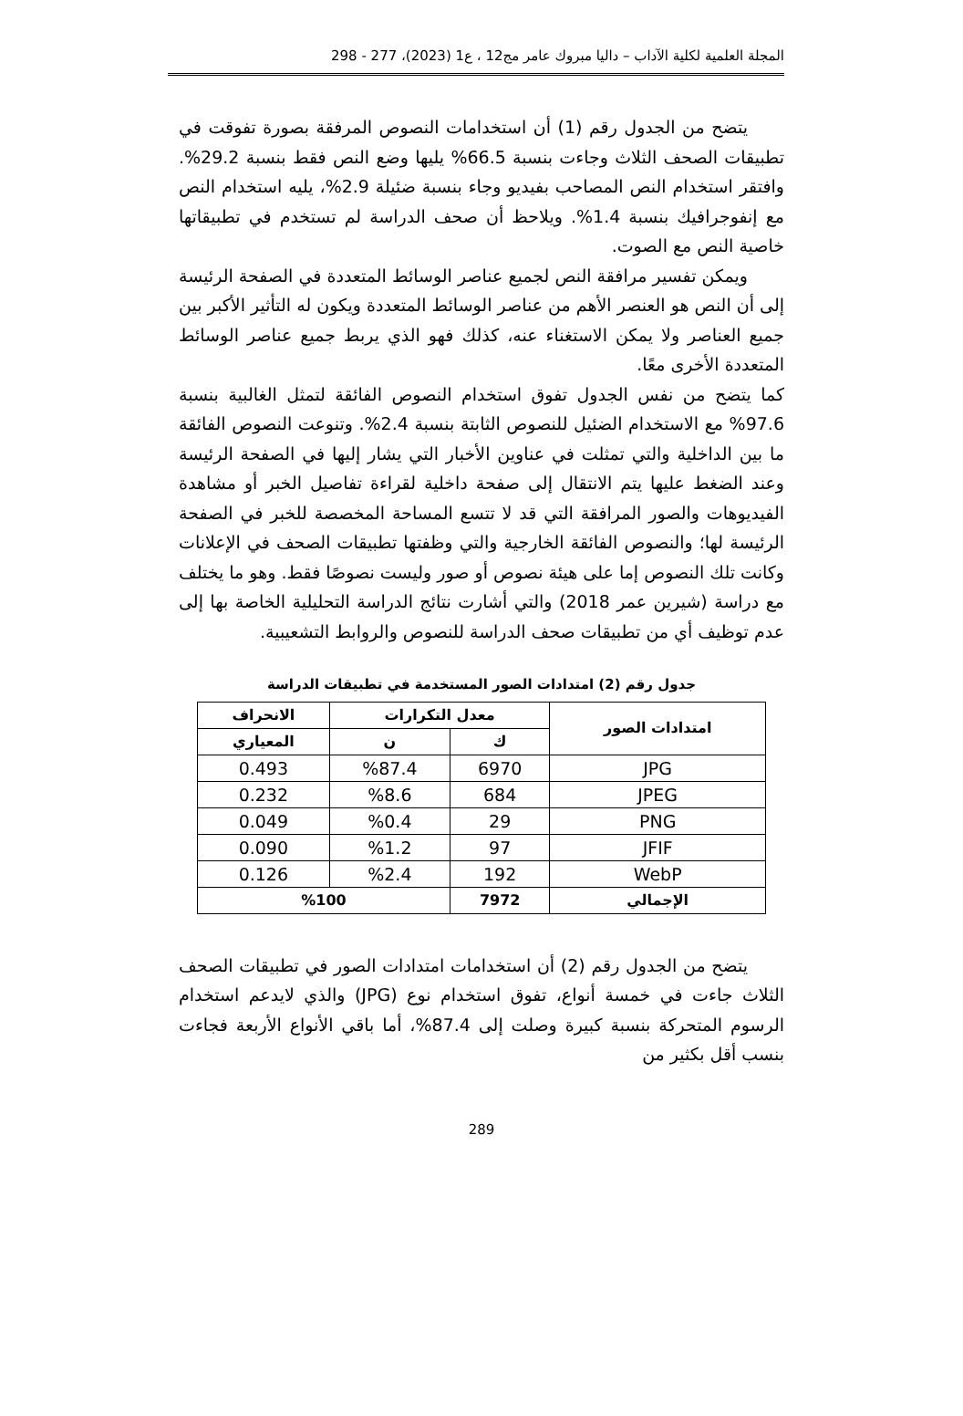المجلة العلمية لكلية الآداب – داليا مبروك عامر مج12 ، ع1 (2023)، 277 - 298
يتضح من الجدول رقم (1) أن استخدامات النصوص المرفقة بصورة تفوقت في تطبيقات الصحف الثلاث وجاءت بنسبة 66.5% يليها وضع النص فقط بنسبة 29.2%. وافتقر استخدام النص المصاحب بفيديو وجاء بنسبة ضئيلة 2.9%، يليه استخدام النص مع إنفوجرافيك بنسبة 1.4%. ويلاحظ أن صحف الدراسة لم تستخدم في تطبيقاتها خاصية النص مع الصوت.
ويمكن تفسير مرافقة النص لجميع عناصر الوسائط المتعددة في الصفحة الرئيسة إلى أن النص هو العنصر الأهم من عناصر الوسائط المتعددة ويكون له التأثير الأكبر بين جميع العناصر ولا يمكن الاستغناء عنه، كذلك فهو الذي يربط جميع عناصر الوسائط المتعددة الأخرى معًا.
كما يتضح من نفس الجدول تفوق استخدام النصوص الفائقة لتمثل الغالبية بنسبة 97.6% مع الاستخدام الضئيل للنصوص الثابتة بنسبة 2.4%. وتنوعت النصوص الفائقة ما بين الداخلية والتي تمثلت في عناوين الأخبار التي يشار إليها في الصفحة الرئيسة وعند الضغط عليها يتم الانتقال إلى صفحة داخلية لقراءة تفاصيل الخبر أو مشاهدة الفيديوهات والصور المرافقة التي قد لا تتسع المساحة المخصصة للخبر في الصفحة الرئيسة لها؛ والنصوص الفائقة الخارجية والتي وظفتها تطبيقات الصحف في الإعلانات وكانت تلك النصوص إما على هيئة نصوص أو صور وليست نصوصًا فقط. وهو ما يختلف مع دراسة (شيرين عمر 2018) والتي أشارت نتائج الدراسة التحليلية الخاصة بها إلى عدم توظيف أي من تطبيقات صحف الدراسة للنصوص والروابط التشعيبية.
جدول رقم (2) امتدادات الصور المستخدمة في تطبيقات الدراسة
| امتدادات الصور | معدل التكرارات | | الانحراف |
| --- | --- | --- | --- |
| | ك | ن | المعياري |
| JPG | 6970 | %87.4 | 0.493 |
| JPEG | 684 | %8.6 | 0.232 |
| PNG | 29 | %0.4 | 0.049 |
| JFIF | 97 | %1.2 | 0.090 |
| WebP | 192 | %2.4 | 0.126 |
| الإجمالي | 7972 | %100 | |
يتضح من الجدول رقم (2) أن استخدامات امتدادات الصور في تطبيقات الصحف الثلاث جاءت في خمسة أنواع، تفوق استخدام نوع (JPG) والذي لايدعم استخدام الرسوم المتحركة بنسبة كبيرة وصلت إلى 87.4%، أما باقي الأنواع الأربعة فجاءت بنسب أقل بكثير من
289